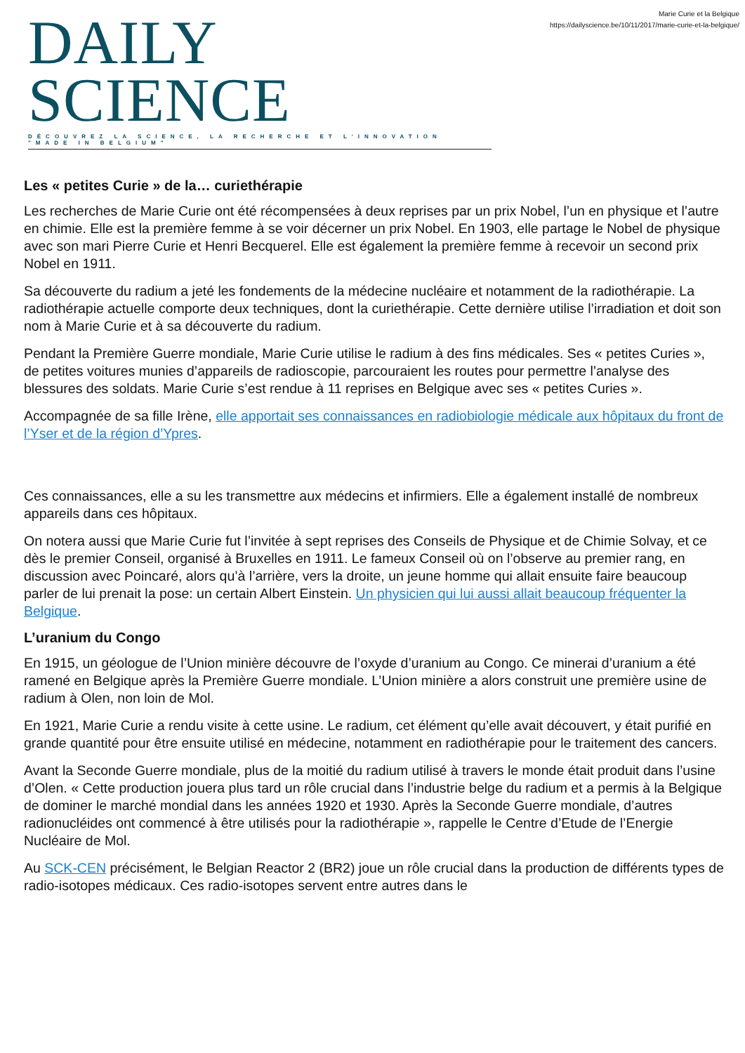DAILY SCIENCE
DÉCOUVREZ LA SCIENCE, LA RECHERCHE ET L'INNOVATION "MADE IN BELGIUM"
Marie Curie et la Belgique
https://dailyscience.be/10/11/2017/marie-curie-et-la-belgique/
Les « petites Curie » de la… curiethérapie
Les recherches de Marie Curie ont été récompensées à deux reprises par un prix Nobel, l’un en physique et l’autre en chimie. Elle est la première femme à se voir décerner un prix Nobel. En 1903, elle partage le Nobel de physique avec son mari Pierre Curie et Henri Becquerel. Elle est également la première femme à recevoir un second prix Nobel en 1911.
Sa découverte du radium a jeté les fondements de la médecine nucléaire et notamment de la radiothérapie. La radiothérapie actuelle comporte deux techniques, dont la curiethérapie. Cette dernière utilise l’irradiation et doit son nom à Marie Curie et à sa découverte du radium.
Pendant la Première Guerre mondiale, Marie Curie utilise le radium à des fins médicales. Ses « petites Curies », de petites voitures munies d’appareils de radioscopie, parcouraient les routes pour permettre l’analyse des blessures des soldats. Marie Curie s’est rendue à 11 reprises en Belgique avec ses « petites Curies ».
Accompagnée de sa fille Irène, elle apportait ses connaissances en radiobiologie médicale aux hôpitaux du front de l’Yser et de la région d’Ypres.
Ces connaissances, elle a su les transmettre aux médecins et infirmiers. Elle a également installé de nombreux appareils dans ces hôpitaux.
On notera aussi que Marie Curie fut l’invitée à sept reprises des Conseils de Physique et de Chimie Solvay, et ce dès le premier Conseil, organisé à Bruxelles en 1911. Le fameux Conseil où on l’observe au premier rang, en discussion avec Poincaré, alors qu’à l’arrière, vers la droite, un jeune homme qui allait ensuite faire beaucoup parler de lui prenait la pose: un certain Albert Einstein. Un physicien qui lui aussi allait beaucoup fréquenter la Belgique.
L’uranium du Congo
En 1915, un géologue de l’Union minière découvre de l’oxyde d’uranium au Congo. Ce minerai d’uranium a été ramené en Belgique après la Première Guerre mondiale. L’Union minière a alors construit une première usine de radium à Olen, non loin de Mol.
En 1921, Marie Curie a rendu visite à cette usine. Le radium, cet élément qu’elle avait découvert, y était purifié en grande quantité pour être ensuite utilisé en médecine, notamment en radiothérapie pour le traitement des cancers.
Avant la Seconde Guerre mondiale, plus de la moitié du radium utilisé à travers le monde était produit dans l’usine d’Olen. « Cette production jouera plus tard un rôle crucial dans l’industrie belge du radium et a permis à la Belgique de dominer le marché mondial dans les années 1920 et 1930. Après la Seconde Guerre mondiale, d’autres radionucléides ont commencé à être utilisés pour la radiothérapie », rappelle le Centre d’Etude de l’Energie Nucléaire de Mol.
Au SCK-CEN précisément, le Belgian Reactor 2 (BR2) joue un rôle crucial dans la production de différents types de radio-isotopes médicaux. Ces radio-isotopes servent entre autres dans le